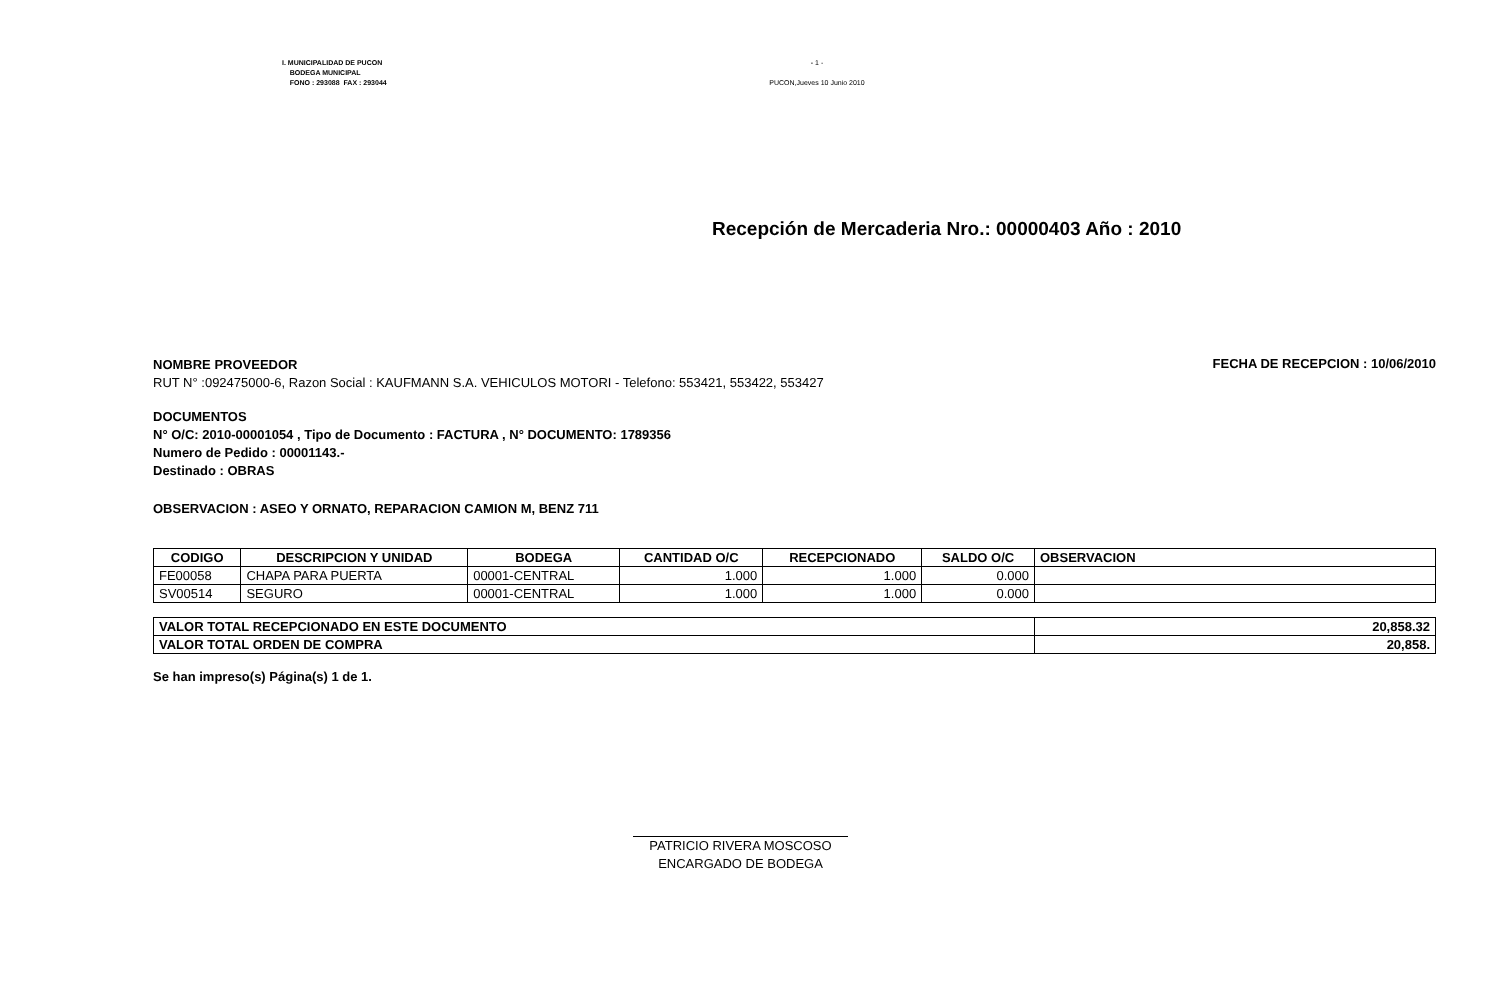I. MUNICIPALIDAD DE PUCON
BODEGA MUNICIPAL
FONO : 293088 FAX : 293044
- 1 -
PUCON,Jueves 10 Junio 2010
Recepción de Mercaderia Nro.: 00000403 Año : 2010
NOMBRE PROVEEDOR
RUT N° :092475000-6, Razon Social : KAUFMANN S.A. VEHICULOS MOTORI - Telefono: 553421, 553422, 553427
FECHA DE RECEPCION : 10/06/2010
DOCUMENTOS
N° O/C: 2010-00001054 , Tipo de Documento : FACTURA , N° DOCUMENTO: 1789356
Numero de Pedido : 00001143.-
Destinado : OBRAS
OBSERVACION : ASEO Y ORNATO, REPARACION CAMION M, BENZ 711
| CODIGO | DESCRIPCION Y UNIDAD | BODEGA | CANTIDAD O/C | RECEPCIONADO | SALDO O/C | OBSERVACION |
| --- | --- | --- | --- | --- | --- | --- |
| FE00058 | CHAPA PARA PUERTA | 00001-CENTRAL | 1.000 | 1.000 | 0.000 | |
| SV00514 | SEGURO | 00001-CENTRAL | 1.000 | 1.000 | 0.000 | |
| VALOR TOTAL RECEPCIONADO EN ESTE DOCUMENTO | 20,858.32 |
| VALOR TOTAL ORDEN DE COMPRA | 20,858. |
Se han impreso(s) Página(s) 1 de 1.
PATRICIO RIVERA MOSCOSO
ENCARGADO DE BODEGA